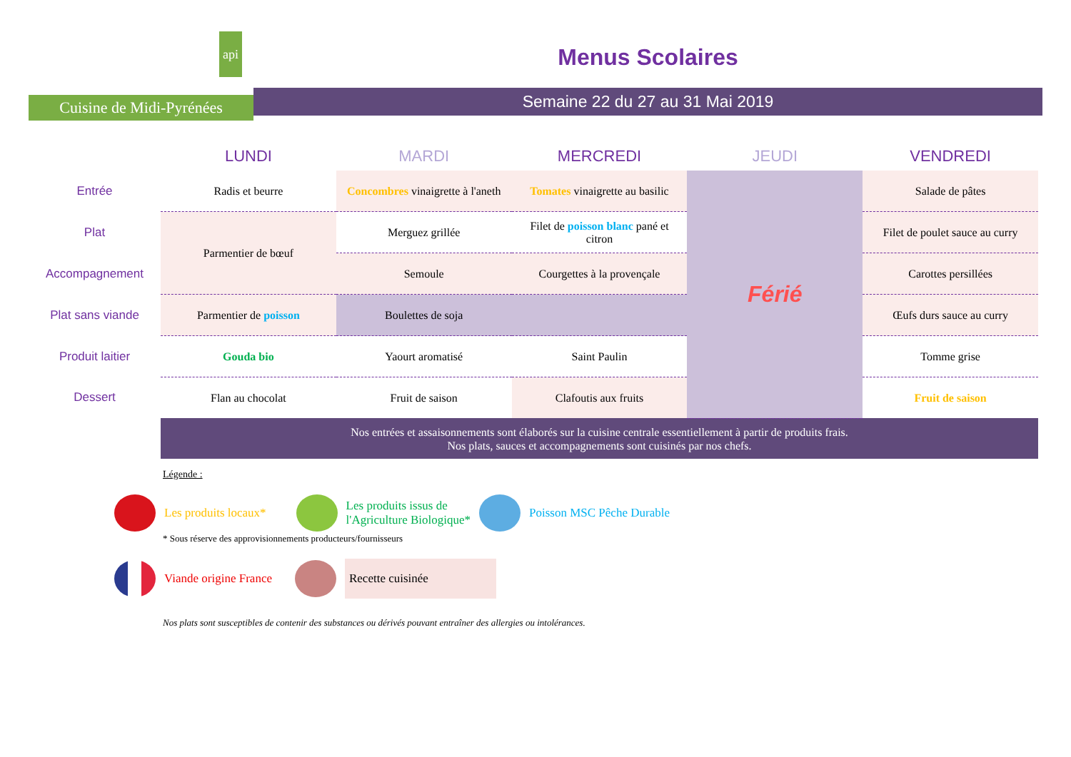api
Cuisine de Midi-Pyrénées
Menus Scolaires
Semaine 22 du 27 au 31 Mai 2019
| | LUNDI | MARDI | MERCREDI | JEUDI | VENDREDI |
| --- | --- | --- | --- | --- | --- |
| Entrée | Radis et beurre | Concombres vinaigrette à l'aneth | Tomates vinaigrette au basilic | Férié | Salade de pâtes |
| Plat | Parmentier de bœuf | Merguez grillée | Filet de poisson blanc pané et citron | | Filet de poulet sauce au curry |
| Accompagnement | | Semoule | Courgettes à la provençale | | Carottes persillées |
| Plat sans viande | Parmentier de poisson | Boulettes de soja | | | Œufs durs sauce au curry |
| Produit laitier | Gouda bio | Yaourt aromatisé | Saint Paulin | | Tomme grise |
| Dessert | Flan au chocolat | Fruit de saison | Clafoutis aux fruits | | Fruit de saison |
| | Nos entrées et assaisonnements sont élaborés sur la cuisine centrale essentiellement à partir de produits frais. Nos plats, sauces et accompagnements sont cuisinés par nos chefs. | | | | |
Légende :
Les produits locaux* Les produits issus de
l'Agriculture Biologique* Poisson MSC Pêche Durable
* Sous réserve des approvisionnements producteurs/fournisseurs
Viande origine France Recette cuisinée
Nos plats sont susceptibles de contenir des substances ou dérivés pouvant entraîner des allergies ou intolérances.